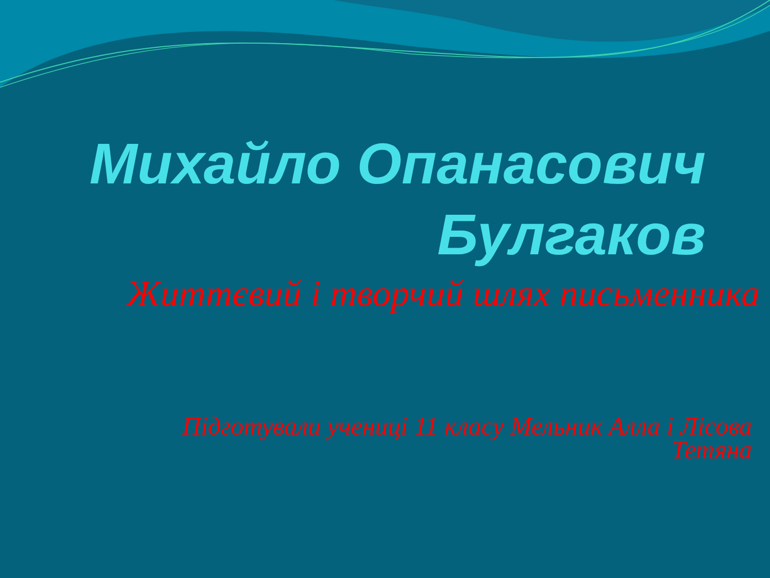Михайло Опанасович
Булгаков
Життєвий і творчий шлях письменника
Підготували учениці 11 класу Мельник Алла і Лісова
Тетяна